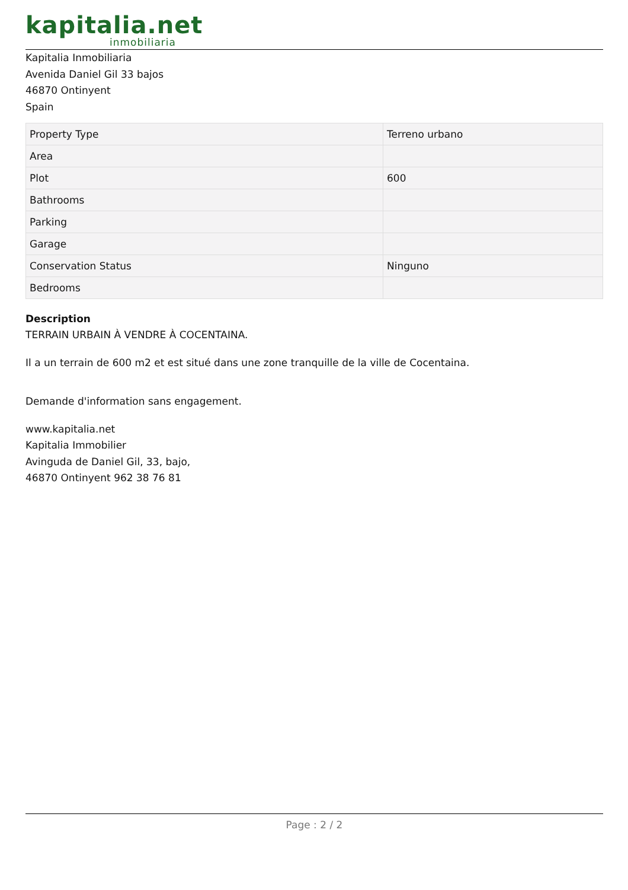kapitalia.net
inmobiliaria
Kapitalia Inmobiliaria
Avenida Daniel Gil 33 bajos
46870 Ontinyent
Spain
| Property Type | Terreno urbano |
| Area | |
| Plot | 600 |
| Bathrooms | |
| Parking | |
| Garage | |
| Conservation Status | Ninguno |
| Bedrooms | |
Description
TERRAIN URBAIN À VENDRE À COCENTAINA.
Il a un terrain de 600 m2 et est situé dans une zone tranquille de la ville de Cocentaina.
Demande d'information sans engagement.
www.kapitalia.net
Kapitalia Immobilier
Avinguda de Daniel Gil, 33, bajo,
46870 Ontinyent 962 38 76 81
Page : 2 / 2